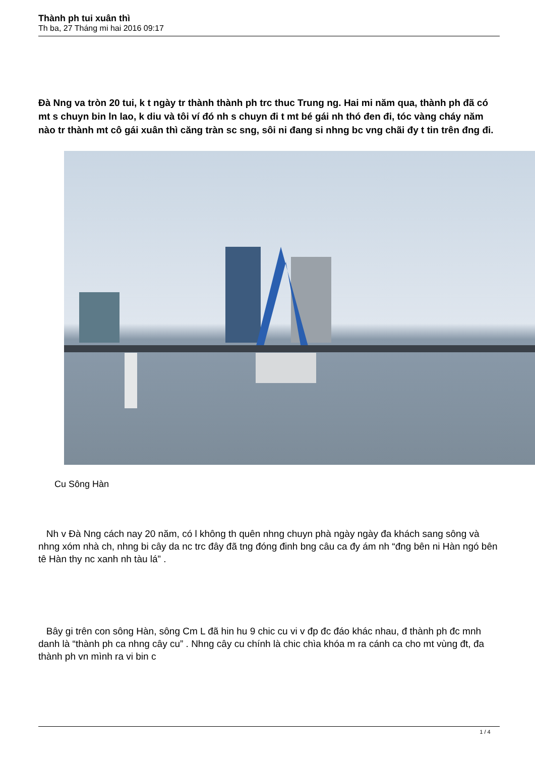Thành ph tui xuân thì
Th ba, 27 Tháng mi hai 2016 09:17
Đà Nng va tròn 20 tui, k t ngày tr thành thành ph trc thuc Trung ng. Hai mi năm qua, thành ph đã có mt s chuyn bin ln lao, k diu và tôi ví đó nh s chuyn đi t mt bé gái nh thó đen đi, tóc vàng cháy năm nào tr thành mt cô gái xuân thì căng tràn sc sng, sôi ni đang si nhng bc vng chãi đy t tin trên đng đi.
Cu Sông Hàn
Nh v Đà Nng cách nay 20 năm, có l không th quên nhng chuyn phà ngày ngày đa khách sang sông và nhng xóm nhà ch, nhng bi cây da nc trc đây đã tng đóng đinh bng câu ca đy ám nh “đng bên ni Hàn ngó bên tê Hàn thy nc xanh nh tàu lá” .
Bây gi trên con sông Hàn, sông Cm L đã hin hu 9 chic cu vi v đp đc đáo khác nhau, đ thành ph đc mnh danh là “thành ph ca nhng cây cu” . Nhng cây cu chính là chic chìa khóa m ra cánh ca cho mt vùng đt, đa thành ph vn mình ra vi bin c
1 / 4